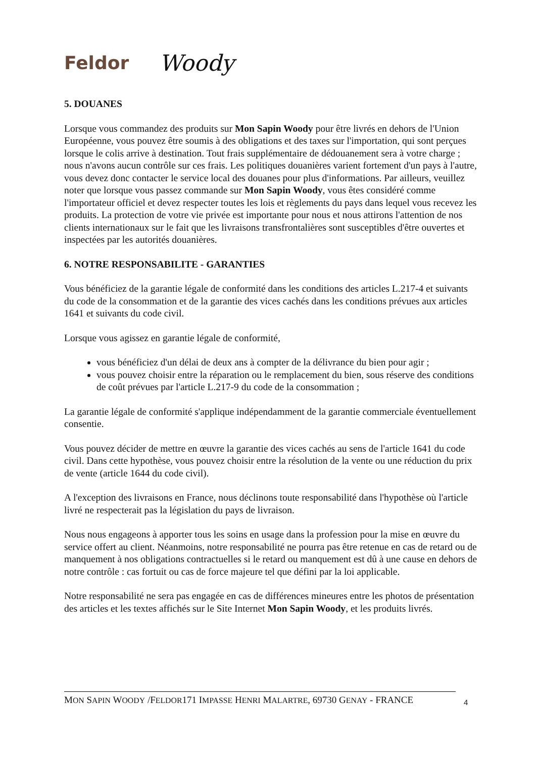Feldor Woody
5. DOUANES
Lorsque vous commandez des produits sur Mon Sapin Woody pour être livrés en dehors de l'Union Européenne, vous pouvez être soumis à des obligations et des taxes sur l'importation, qui sont perçues lorsque le colis arrive à destination. Tout frais supplémentaire de dédouanement sera à votre charge ; nous n'avons aucun contrôle sur ces frais. Les politiques douanières varient fortement d'un pays à l'autre, vous devez donc contacter le service local des douanes pour plus d'informations. Par ailleurs, veuillez noter que lorsque vous passez commande sur Mon Sapin Woody, vous êtes considéré comme l'importateur officiel et devez respecter toutes les lois et règlements du pays dans lequel vous recevez les produits. La protection de votre vie privée est importante pour nous et nous attirons l'attention de nos clients internationaux sur le fait que les livraisons transfrontalières sont susceptibles d'être ouvertes et inspectées par les autorités douanières.
6. NOTRE RESPONSABILITE - GARANTIES
Vous bénéficiez de la garantie légale de conformité dans les conditions des articles L.217-4 et suivants du code de la consommation et de la garantie des vices cachés dans les conditions prévues aux articles 1641 et suivants du code civil.
Lorsque vous agissez en garantie légale de conformité,
vous bénéficiez d'un délai de deux ans à compter de la délivrance du bien pour agir ;
vous pouvez choisir entre la réparation ou le remplacement du bien, sous réserve des conditions de coût prévues par l'article L.217-9 du code de la consommation ;
La garantie légale de conformité s'applique indépendamment de la garantie commerciale éventuellement consentie.
Vous pouvez décider de mettre en œuvre la garantie des vices cachés au sens de l'article 1641 du code civil. Dans cette hypothèse, vous pouvez choisir entre la résolution de la vente ou une réduction du prix de vente (article 1644 du code civil).
A l'exception des livraisons en France, nous déclinons toute responsabilité dans l'hypothèse où l'article livré ne respecterait pas la législation du pays de livraison.
Nous nous engageons à apporter tous les soins en usage dans la profession pour la mise en œuvre du service offert au client. Néanmoins, notre responsabilité ne pourra pas être retenue en cas de retard ou de manquement à nos obligations contractuelles si le retard ou manquement est dû à une cause en dehors de notre contrôle : cas fortuit ou cas de force majeure tel que défini par la loi applicable.
Notre responsabilité ne sera pas engagée en cas de différences mineures entre les photos de présentation des articles et les textes affichés sur le Site Internet Mon Sapin Woody, et les produits livrés.
MON SAPIN WOODY /FELDOR171 IMPASSE HENRI MALARTRE, 69730 GENAY - FRANCE
4